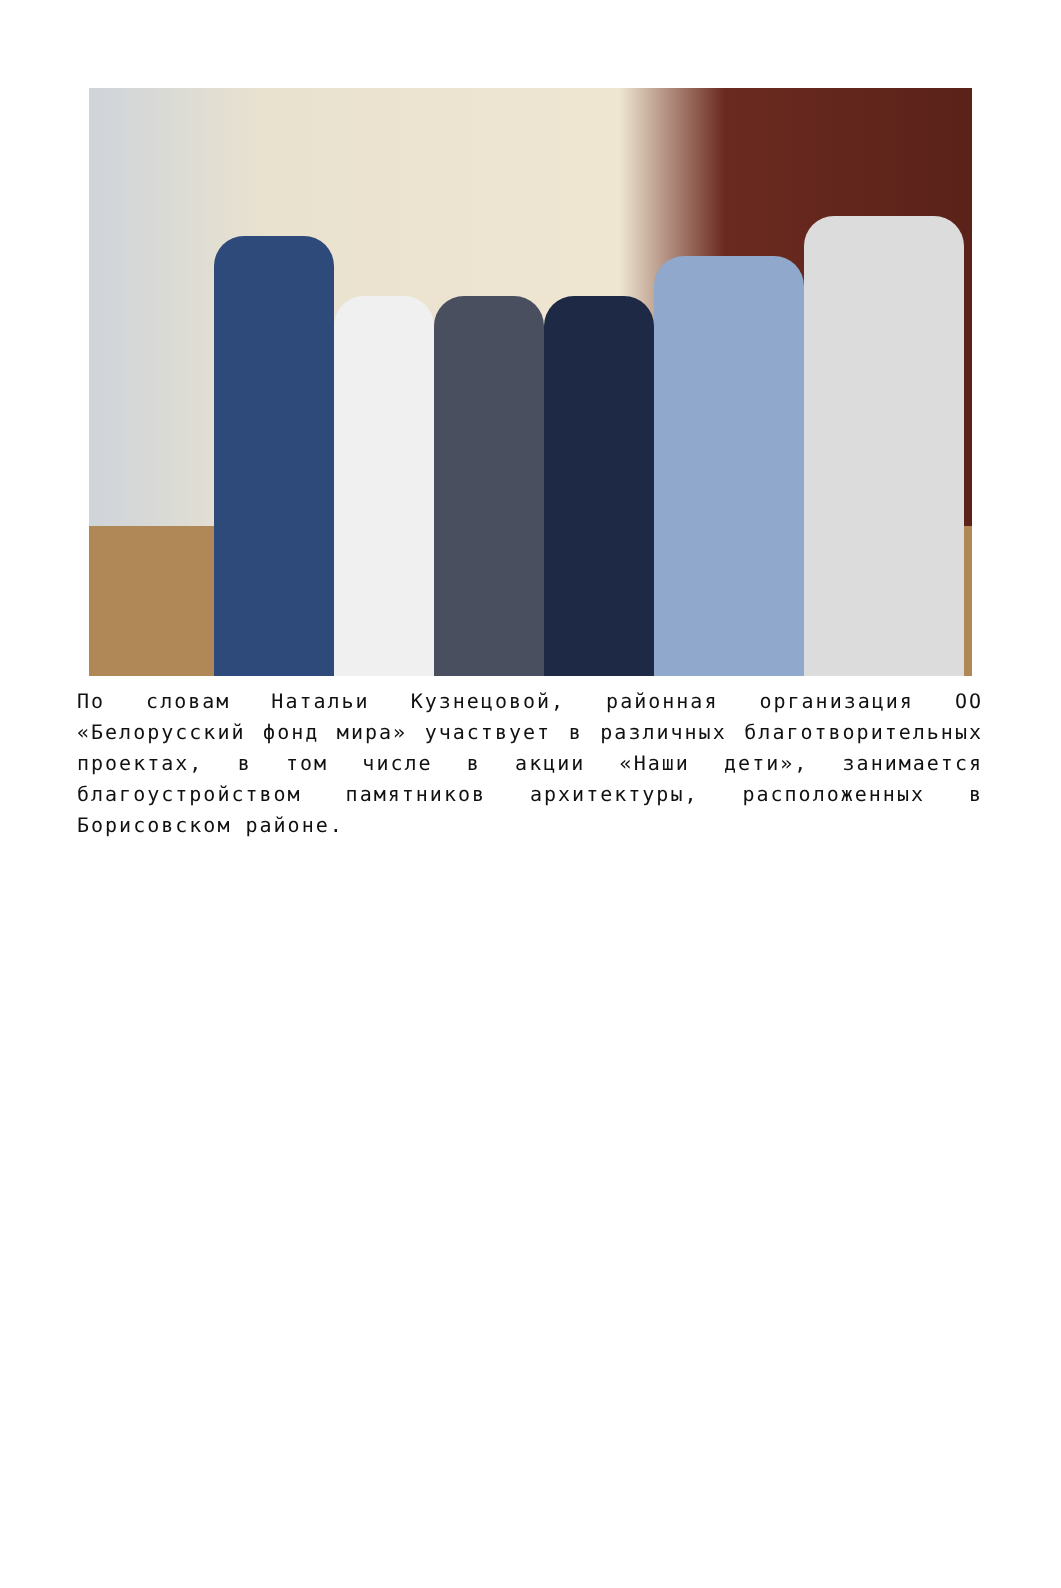По словам Натальи Кузнецовой, районная организация ОО «Белорусский фонд мира» участвует в различных благотворительных проектах, в том числе в акции «Наши дети», занимается благоустройством памятников архитектуры, расположенных в Борисовском районе.